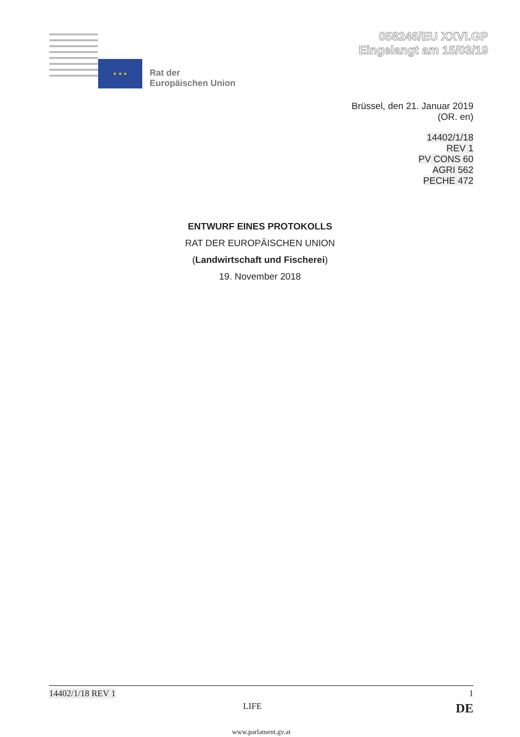★ ★ ★
Rat der
Europäischen Union
058246/EU XXVI.GP
Eingelangt am 15/03/19
Brüssel, den 21. Januar 2019
(OR. en)
14402/1/18
REV 1
PV CONS 60
AGRI 562
PECHE 472
ENTWURF EINES PROTOKOLLS
RAT DER EUROPÄISCHEN UNION
(Landwirtschaft und Fischerei)
19. November 2018
14402/1/18 REV 1 1
LIFE DE
www.parlament.gv.at